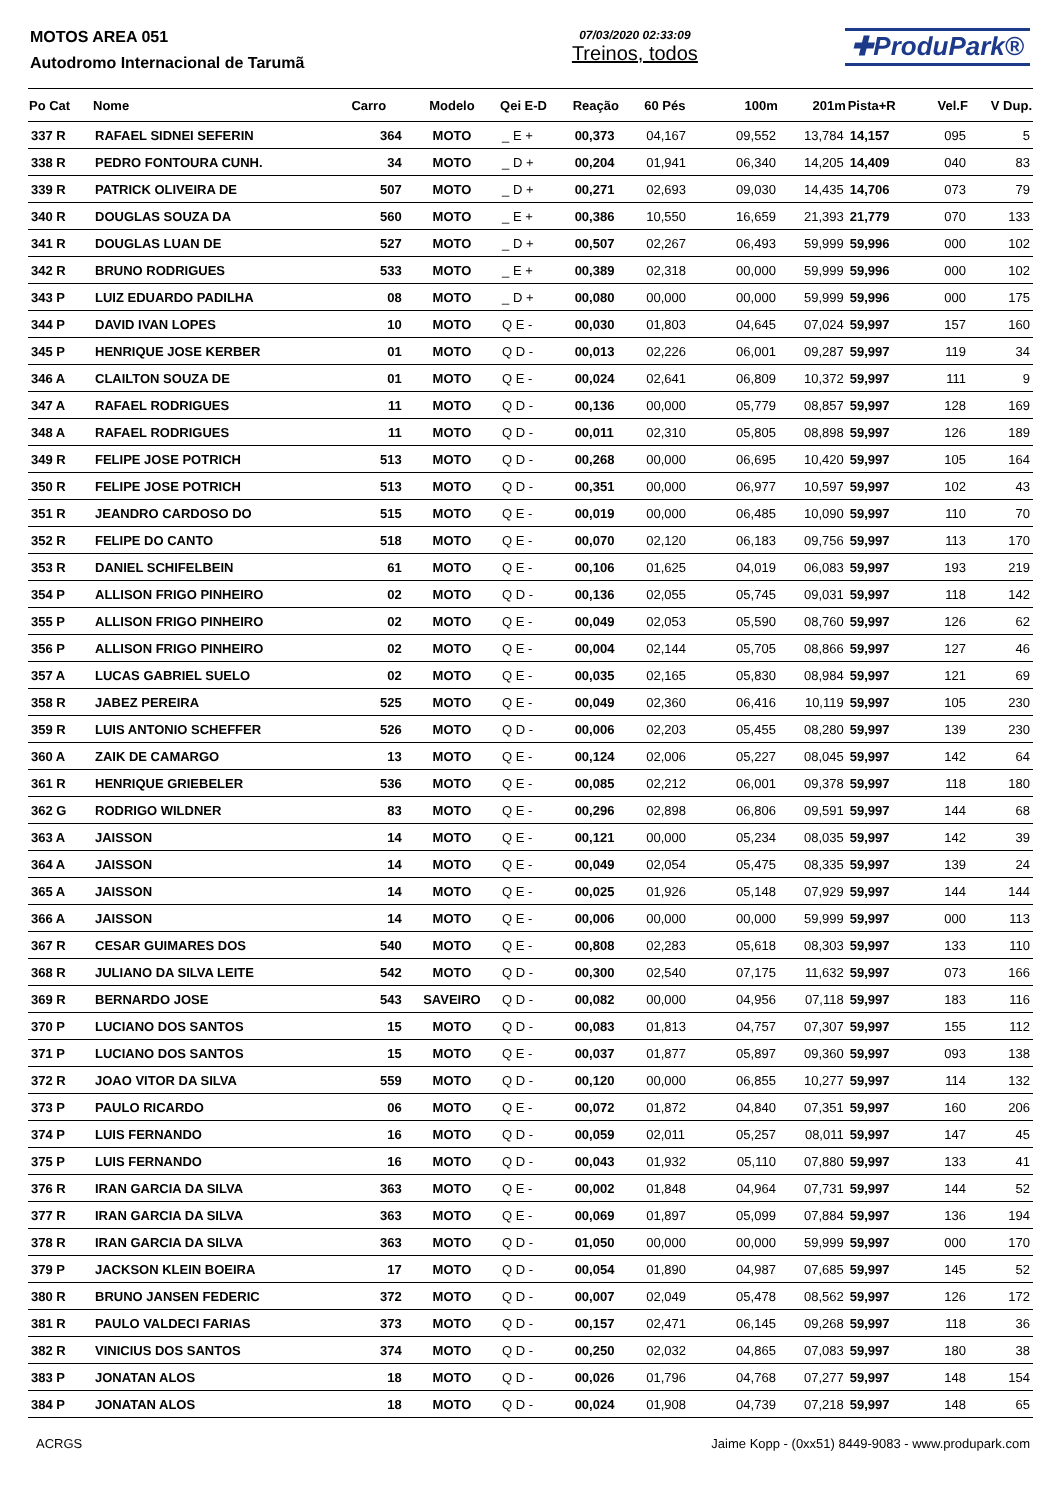MOTOS AREA 051
Autodromo Internacional de Tarumã
07/03/2020 02:33:09
Treinos, todos
✚ProduPark®
| Po Cat | Nome | Carro | Modelo | Qei E-D | Reação | 60 Pés | 100m | 201m | Pista+R | Vel.F | V Dup. |
| --- | --- | --- | --- | --- | --- | --- | --- | --- | --- | --- | --- |
| 337 R | RAFAEL SIDNEI SEFERIN | 364 | MOTO | _ E + | 00,373 | 04,167 | 09,552 | 13,784 | 14,157 | 095 | 5 |
| 338 R | PEDRO FONTOURA CUNH. | 34 | MOTO | _ D + | 00,204 | 01,941 | 06,340 | 14,205 | 14,409 | 040 | 83 |
| 339 R | PATRICK OLIVEIRA DE | 507 | MOTO | _ D + | 00,271 | 02,693 | 09,030 | 14,435 | 14,706 | 073 | 79 |
| 340 R | DOUGLAS SOUZA DA | 560 | MOTO | _ E + | 00,386 | 10,550 | 16,659 | 21,393 | 21,779 | 070 | 133 |
| 341 R | DOUGLAS LUAN DE | 527 | MOTO | _ D + | 00,507 | 02,267 | 06,493 | 59,999 | 59,996 | 000 | 102 |
| 342 R | BRUNO RODRIGUES | 533 | MOTO | _ E + | 00,389 | 02,318 | 00,000 | 59,999 | 59,996 | 000 | 102 |
| 343 P | LUIZ EDUARDO PADILHA | 08 | MOTO | _ D + | 00,080 | 00,000 | 00,000 | 59,999 | 59,996 | 000 | 175 |
| 344 P | DAVID IVAN LOPES | 10 | MOTO | Q E - | 00,030 | 01,803 | 04,645 | 07,024 | 59,997 | 157 | 160 |
| 345 P | HENRIQUE JOSE KERBER | 01 | MOTO | Q D - | 00,013 | 02,226 | 06,001 | 09,287 | 59,997 | 119 | 34 |
| 346 A | CLAILTON SOUZA DE | 01 | MOTO | Q E - | 00,024 | 02,641 | 06,809 | 10,372 | 59,997 | 111 | 9 |
| 347 A | RAFAEL RODRIGUES | 11 | MOTO | Q D - | 00,136 | 00,000 | 05,779 | 08,857 | 59,997 | 128 | 169 |
| 348 A | RAFAEL RODRIGUES | 11 | MOTO | Q D - | 00,011 | 02,310 | 05,805 | 08,898 | 59,997 | 126 | 189 |
| 349 R | FELIPE JOSE POTRICH | 513 | MOTO | Q D - | 00,268 | 00,000 | 06,695 | 10,420 | 59,997 | 105 | 164 |
| 350 R | FELIPE JOSE POTRICH | 513 | MOTO | Q D - | 00,351 | 00,000 | 06,977 | 10,597 | 59,997 | 102 | 43 |
| 351 R | JEANDRO CARDOSO DO | 515 | MOTO | Q E - | 00,019 | 00,000 | 06,485 | 10,090 | 59,997 | 110 | 70 |
| 352 R | FELIPE DO CANTO | 518 | MOTO | Q E - | 00,070 | 02,120 | 06,183 | 09,756 | 59,997 | 113 | 170 |
| 353 R | DANIEL SCHIFELBEIN | 61 | MOTO | Q E - | 00,106 | 01,625 | 04,019 | 06,083 | 59,997 | 193 | 219 |
| 354 P | ALLISON FRIGO PINHEIRO | 02 | MOTO | Q D - | 00,136 | 02,055 | 05,745 | 09,031 | 59,997 | 118 | 142 |
| 355 P | ALLISON FRIGO PINHEIRO | 02 | MOTO | Q E - | 00,049 | 02,053 | 05,590 | 08,760 | 59,997 | 126 | 62 |
| 356 P | ALLISON FRIGO PINHEIRO | 02 | MOTO | Q E - | 00,004 | 02,144 | 05,705 | 08,866 | 59,997 | 127 | 46 |
| 357 A | LUCAS GABRIEL SUELO | 02 | MOTO | Q E - | 00,035 | 02,165 | 05,830 | 08,984 | 59,997 | 121 | 69 |
| 358 R | JABEZ PEREIRA | 525 | MOTO | Q E - | 00,049 | 02,360 | 06,416 | 10,119 | 59,997 | 105 | 230 |
| 359 R | LUIS ANTONIO SCHEFFER | 526 | MOTO | Q D - | 00,006 | 02,203 | 05,455 | 08,280 | 59,997 | 139 | 230 |
| 360 A | ZAIK DE CAMARGO | 13 | MOTO | Q E - | 00,124 | 02,006 | 05,227 | 08,045 | 59,997 | 142 | 64 |
| 361 R | HENRIQUE GRIEBELER | 536 | MOTO | Q E - | 00,085 | 02,212 | 06,001 | 09,378 | 59,997 | 118 | 180 |
| 362 G | RODRIGO WILDNER | 83 | MOTO | Q E - | 00,296 | 02,898 | 06,806 | 09,591 | 59,997 | 144 | 68 |
| 363 A | JAISSON | 14 | MOTO | Q E - | 00,121 | 00,000 | 05,234 | 08,035 | 59,997 | 142 | 39 |
| 364 A | JAISSON | 14 | MOTO | Q E - | 00,049 | 02,054 | 05,475 | 08,335 | 59,997 | 139 | 24 |
| 365 A | JAISSON | 14 | MOTO | Q E - | 00,025 | 01,926 | 05,148 | 07,929 | 59,997 | 144 | 144 |
| 366 A | JAISSON | 14 | MOTO | Q E - | 00,006 | 00,000 | 00,000 | 59,999 | 59,997 | 000 | 113 |
| 367 R | CESAR GUIMARES DOS | 540 | MOTO | Q E - | 00,808 | 02,283 | 05,618 | 08,303 | 59,997 | 133 | 110 |
| 368 R | JULIANO DA SILVA LEITE | 542 | MOTO | Q D - | 00,300 | 02,540 | 07,175 | 11,632 | 59,997 | 073 | 166 |
| 369 R | BERNARDO JOSE | 543 | SAVEIRO | Q D - | 00,082 | 00,000 | 04,956 | 07,118 | 59,997 | 183 | 116 |
| 370 P | LUCIANO DOS SANTOS | 15 | MOTO | Q D - | 00,083 | 01,813 | 04,757 | 07,307 | 59,997 | 155 | 112 |
| 371 P | LUCIANO DOS SANTOS | 15 | MOTO | Q E - | 00,037 | 01,877 | 05,897 | 09,360 | 59,997 | 093 | 138 |
| 372 R | JOAO VITOR DA SILVA | 559 | MOTO | Q D - | 00,120 | 00,000 | 06,855 | 10,277 | 59,997 | 114 | 132 |
| 373 P | PAULO RICARDO | 06 | MOTO | Q E - | 00,072 | 01,872 | 04,840 | 07,351 | 59,997 | 160 | 206 |
| 374 P | LUIS FERNANDO | 16 | MOTO | Q D - | 00,059 | 02,011 | 05,257 | 08,011 | 59,997 | 147 | 45 |
| 375 P | LUIS FERNANDO | 16 | MOTO | Q D - | 00,043 | 01,932 | 05,110 | 07,880 | 59,997 | 133 | 41 |
| 376 R | IRAN GARCIA DA SILVA | 363 | MOTO | Q E - | 00,002 | 01,848 | 04,964 | 07,731 | 59,997 | 144 | 52 |
| 377 R | IRAN GARCIA DA SILVA | 363 | MOTO | Q E - | 00,069 | 01,897 | 05,099 | 07,884 | 59,997 | 136 | 194 |
| 378 R | IRAN GARCIA DA SILVA | 363 | MOTO | Q D - | 01,050 | 00,000 | 00,000 | 59,999 | 59,997 | 000 | 170 |
| 379 P | JACKSON KLEIN BOEIRA | 17 | MOTO | Q D - | 00,054 | 01,890 | 04,987 | 07,685 | 59,997 | 145 | 52 |
| 380 R | BRUNO JANSEN FEDERIC | 372 | MOTO | Q D - | 00,007 | 02,049 | 05,478 | 08,562 | 59,997 | 126 | 172 |
| 381 R | PAULO VALDECI FARIAS | 373 | MOTO | Q D - | 00,157 | 02,471 | 06,145 | 09,268 | 59,997 | 118 | 36 |
| 382 R | VINICIUS DOS SANTOS | 374 | MOTO | Q D - | 00,250 | 02,032 | 04,865 | 07,083 | 59,997 | 180 | 38 |
| 383 P | JONATAN ALOS | 18 | MOTO | Q D - | 00,026 | 01,796 | 04,768 | 07,277 | 59,997 | 148 | 154 |
| 384 P | JONATAN ALOS | 18 | MOTO | Q D - | 00,024 | 01,908 | 04,739 | 07,218 | 59,997 | 148 | 65 |
ACRGS Jaime Kopp - (0xx51) 8449-9083 - www.produpark.com